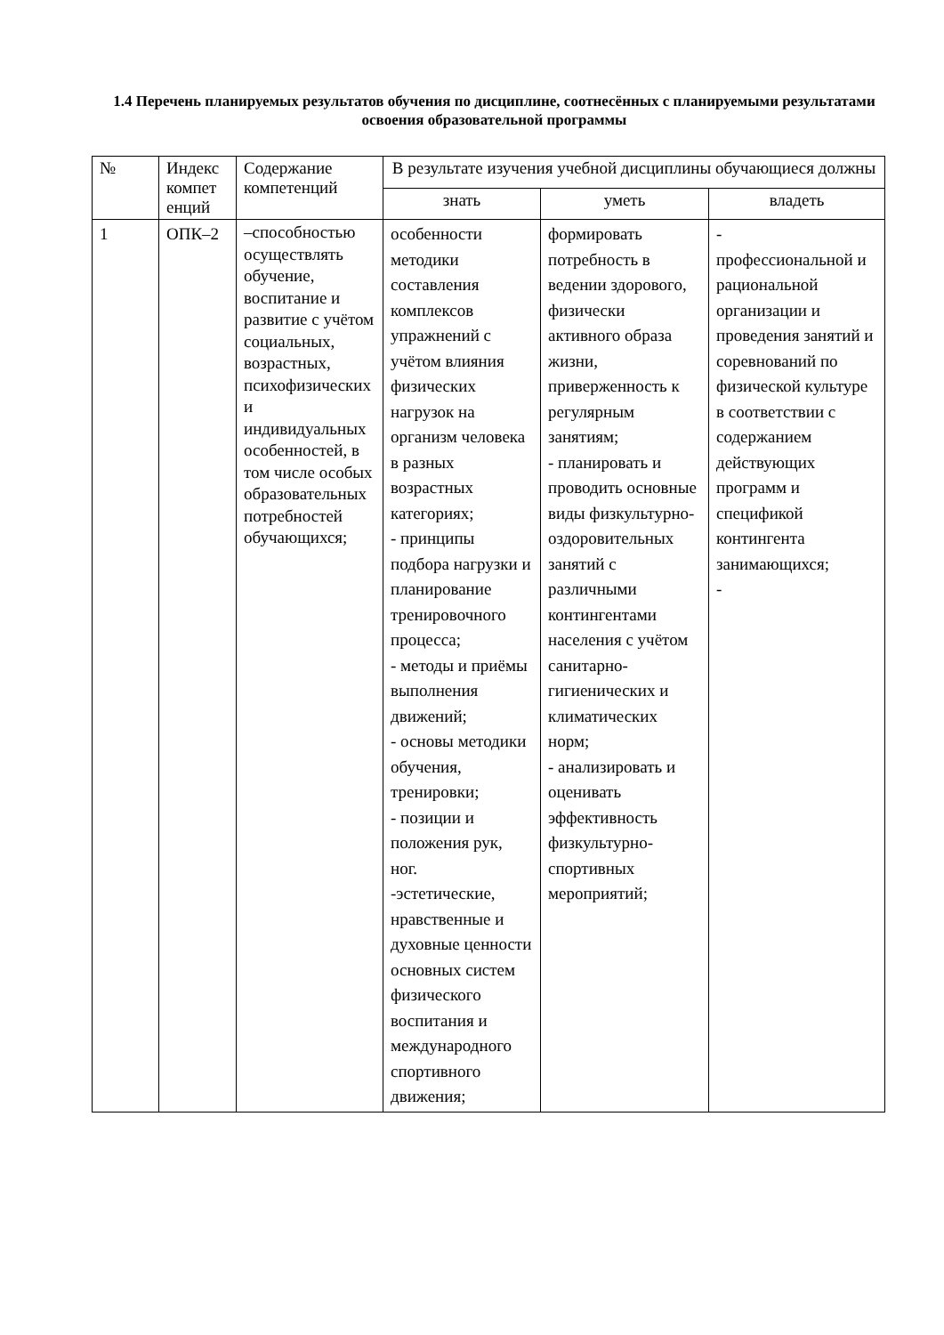1.4 Перечень планируемых результатов обучения по дисциплине, соотнесённых с планируемыми результатами освоения образовательной программы
| № | Индекс компет енций | Содержание компетенций | В результате изучения учебной дисциплины обучающиеся должны | | |
| --- | --- | --- | --- | --- | --- |
| | | | знать | уметь | владеть |
| 1 | ОПК–2 | –способностью осуществлять обучение, воспитание и развитие с учётом социальных, возрастных, психофизических и индивидуальных особенностей, в том числе особых образовательных потребностей обучающихся; | особенности методики составления комплексов упражнений с учётом влияния физических нагрузок на организм человека в разных возрастных категориях; - принципы подбора нагрузки и планирование тренировочного процесса; - методы и приёмы выполнения движений; - основы методики обучения, тренировки; - позиции и положения рук, ног. -эстетические, нравственные и духовные ценности основных систем физического воспитания и международного спортивного движения; | формировать потребность в ведении здорового, физически активного образа жизни, приверженность к регулярным занятиям; - планировать и проводить основные виды физкультурно-оздоровительных занятий с различными контингентами населения с учётом санитарно-гигиенических и климатических норм; - анализировать и оценивать эффективность физкультурно-спортивных мероприятий; | - профессиональной и рациональной организации и проведения занятий и соревнований по физической культуре в соответствии с содержанием действующих программ и спецификой контингента занимающихся; - |